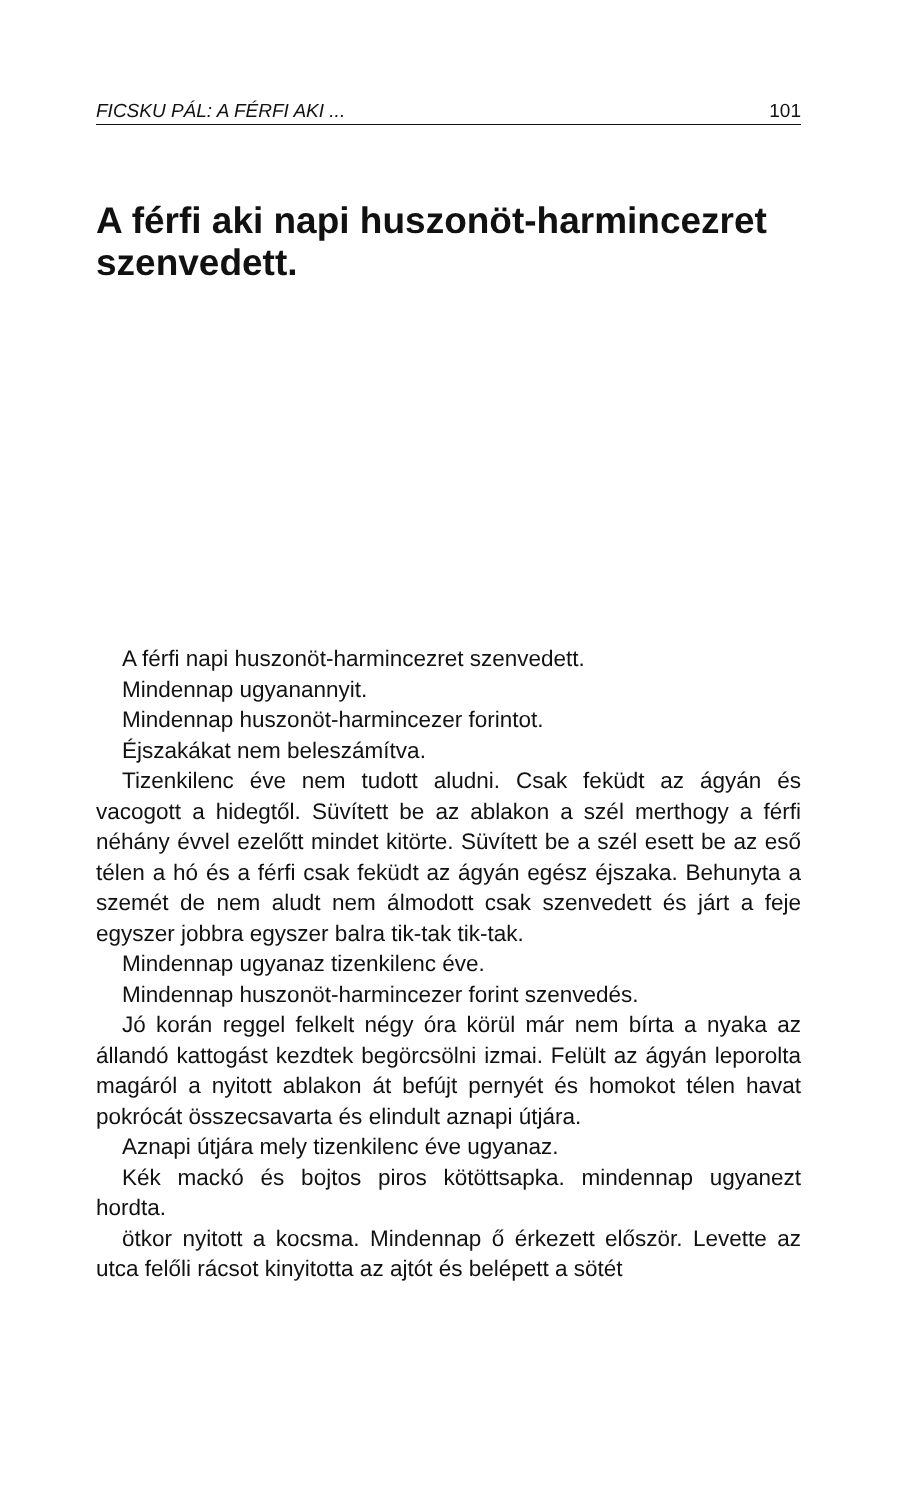FICSKU PÁL: A FÉRFI AKI ... 101
A férfi aki napi huszonöt-harmincezret szenvedett.
A férfi napi huszonöt-harmincezret szenvedett.
Mindennap ugyanannyit.
Mindennap huszonöt-harmincezer forintot.
Éjszakákat nem beleszámítva.
Tizenkilenc éve nem tudott aludni. Csak feküdt az ágyán és vacogott a hidegtől. Süvített be az ablakon a szél merthogy a férfi néhány évvel ezelőtt mindet kitörte. Süvített be a szél esett be az eső télen a hó és a férfi csak feküdt az ágyán egész éjszaka. Behunyta a szemét de nem aludt nem álmodott csak szenvedett és járt a feje egyszer jobbra egyszer balra tik-tak tik-tak.
Mindennap ugyanaz tizenkilenc éve.
Mindennap huszonöt-harmincezer forint szenvedés.
Jó korán reggel felkelt négy óra körül már nem bírta a nyaka az állandó kattogást kezdtek begörcsölni izmai. Felült az ágyán leporolta magáról a nyitott ablakon át befújt pernyét és homokot télen havat pokrócát összecsavarta és elindult aznapi útjára.
Aznapi útjára mely tizenkilenc éve ugyanaz.
Kék mackó és bojtos piros kötöttsapka. mindennap ugyanezt hordta.
ötkor nyitott a kocsma. Mindennap ő érkezett először. Levette az utca felőli rácsot kinyitotta az ajtót és belépett a sötét